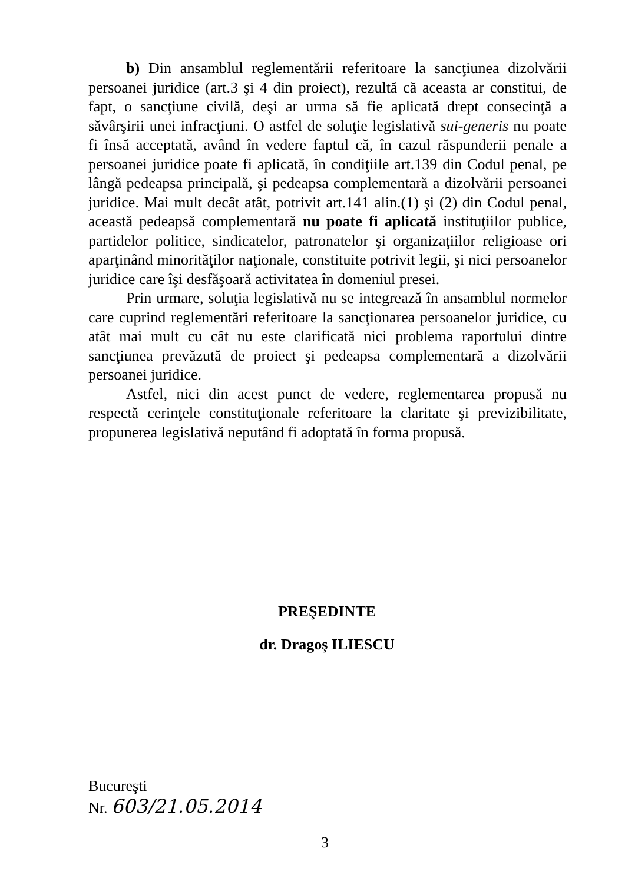b) Din ansamblul reglementării referitoare la sancţiunea dizolvării persoanei juridice (art.3 şi 4 din proiect), rezultă că aceasta ar constitui, de fapt, o sancţiune civilă, deşi ar urma să fie aplicată drept consecinţă a săvârşirii unei infracţiuni. O astfel de soluţie legislativă sui-generis nu poate fi însă acceptată, având în vedere faptul că, în cazul răspunderii penale a persoanei juridice poate fi aplicată, în condiţiile art.139 din Codul penal, pe lângă pedeapsa principală, şi pedeapsa complementară a dizolvării persoanei juridice. Mai mult decât atât, potrivit art.141 alin.(1) şi (2) din Codul penal, această pedeapsă complementară nu poate fi aplicată instituţiilor publice, partidelor politice, sindicatelor, patronatelor şi organizaţiilor religioase ori aparţinând minorităţilor naţionale, constituite potrivit legii, şi nici persoanelor juridice care îşi desfăşoară activitatea în domeniul presei.
Prin urmare, soluţia legislativă nu se integrează în ansamblul normelor care cuprind reglementări referitoare la sancţionarea persoanelor juridice, cu atât mai mult cu cât nu este clarificată nici problema raportului dintre sancţiunea prevăzută de proiect şi pedeapsa complementară a dizolvării persoanei juridice.
Astfel, nici din acest punct de vedere, reglementarea propusă nu respectă cerinţele constituţionale referitoare la claritate şi previzibilitate, propunerea legislativă neputând fi adoptată în forma propusă.
PREŞEDINTE
dr. Dragoş ILIESCU
Bucureşti
Nr. 603/21.05.2014
3